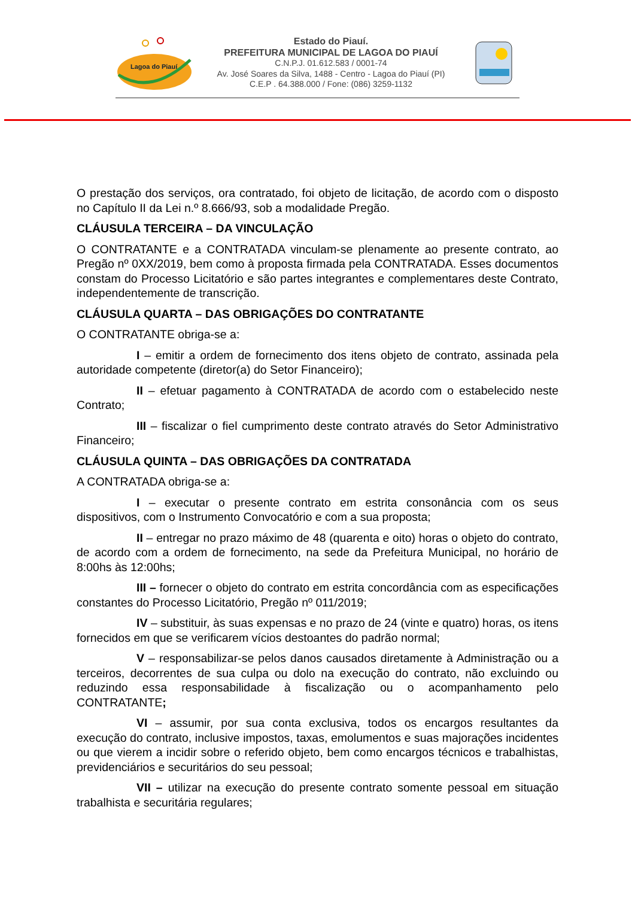Lagoa do Piauí
Estado do Piauí.
PREFEITURA MUNICIPAL DE LAGOA DO PIAUÍ
C.N.P.J. 01.612.583 / 0001-74
Av. José Soares da Silva, 1488 - Centro - Lagoa do Piauí (PI)
C.E.P . 64.388.000 / Fone: (086) 3259-1132
O prestação dos serviços, ora contratado, foi objeto de licitação, de acordo com o disposto no Capítulo II da Lei n.º 8.666/93, sob a modalidade Pregão.
CLÁUSULA TERCEIRA – DA VINCULAÇÃO
O CONTRATANTE e a CONTRATADA vinculam-se plenamente ao presente contrato, ao Pregão nº 0XX/2019, bem como à proposta firmada pela CONTRATADA. Esses documentos constam do Processo Licitatório e são partes integrantes e complementares deste Contrato, independentemente de transcrição.
CLÁUSULA QUARTA – DAS OBRIGAÇÕES DO CONTRATANTE
O CONTRATANTE obriga-se a:
I – emitir a ordem de fornecimento dos itens objeto de contrato, assinada pela autoridade competente (diretor(a) do Setor Financeiro);
II – efetuar pagamento à CONTRATADA de acordo com o estabelecido neste Contrato;
III – fiscalizar o fiel cumprimento deste contrato através do Setor Administrativo Financeiro;
CLÁUSULA QUINTA – DAS OBRIGAÇÕES DA CONTRATADA
A CONTRATADA obriga-se a:
I – executar o presente contrato em estrita consonância com os seus dispositivos, com o Instrumento Convocatório e com a sua proposta;
II – entregar no prazo máximo de 48 (quarenta e oito) horas o objeto do contrato, de acordo com a ordem de fornecimento, na sede da Prefeitura Municipal, no horário de 8:00hs às 12:00hs;
III – fornecer o objeto do contrato em estrita concordância com as especificações constantes do Processo Licitatório, Pregão nº 011/2019;
IV – substituir, às suas expensas e no prazo de 24 (vinte e quatro) horas, os itens fornecidos em que se verificarem vícios destoantes do padrão normal;
V – responsabilizar-se pelos danos causados diretamente à Administração ou a terceiros, decorrentes de sua culpa ou dolo na execução do contrato, não excluindo ou reduzindo essa responsabilidade à fiscalização ou o acompanhamento pelo CONTRATANTE;
VI – assumir, por sua conta exclusiva, todos os encargos resultantes da execução do contrato, inclusive impostos, taxas, emolumentos e suas majorações incidentes ou que vierem a incidir sobre o referido objeto, bem como encargos técnicos e trabalhistas, previdenciários e securitários do seu pessoal;
VII – utilizar na execução do presente contrato somente pessoal em situação trabalhista e securitária regulares;